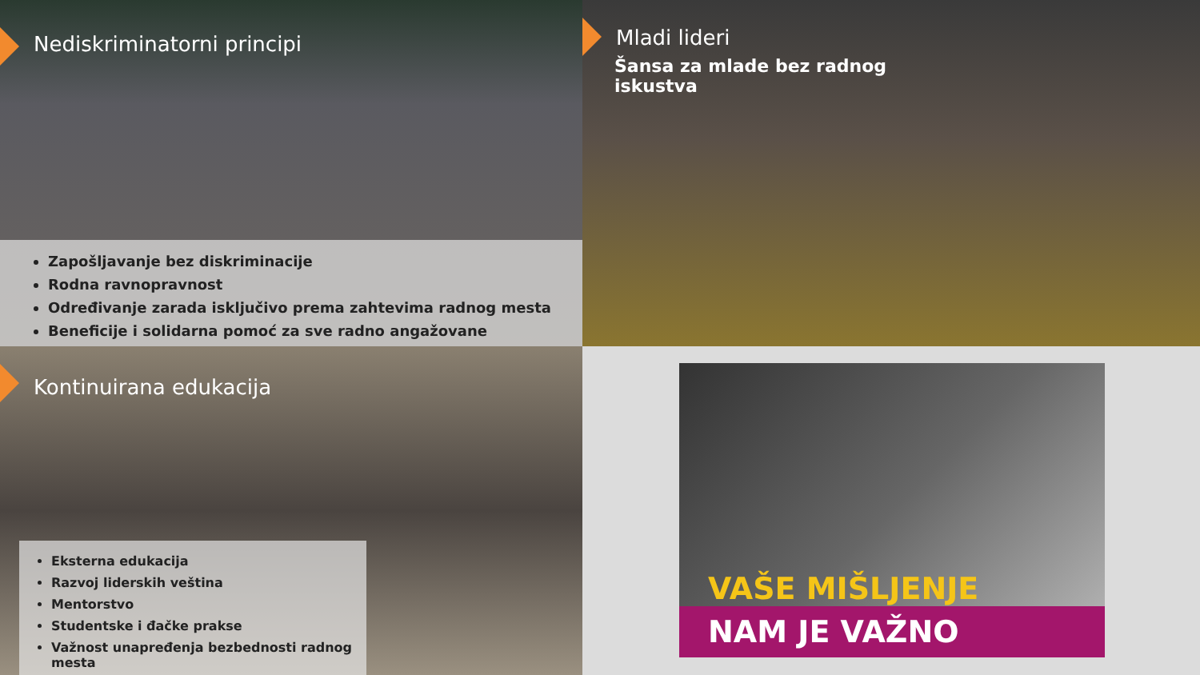Nediskriminatorni principi
Zapošljavanje bez diskriminacije
Rodna ravnopravnost
Određivanje zarada isključivo prema zahtevima radnog mesta
Beneficije i solidarna pomoć za sve radno angažovane
Mladi lideri
Šansa za mlade bez radnog iskustva
Kontinuirana edukacija
Eksterna edukacija
Razvoj liderskih veština
Mentorstvo
Studentske i đačke prakse
Važnost unapređenja bezbednosti radnog mesta
VAŠE MIŠLJENJE
NAM JE VAŽNO